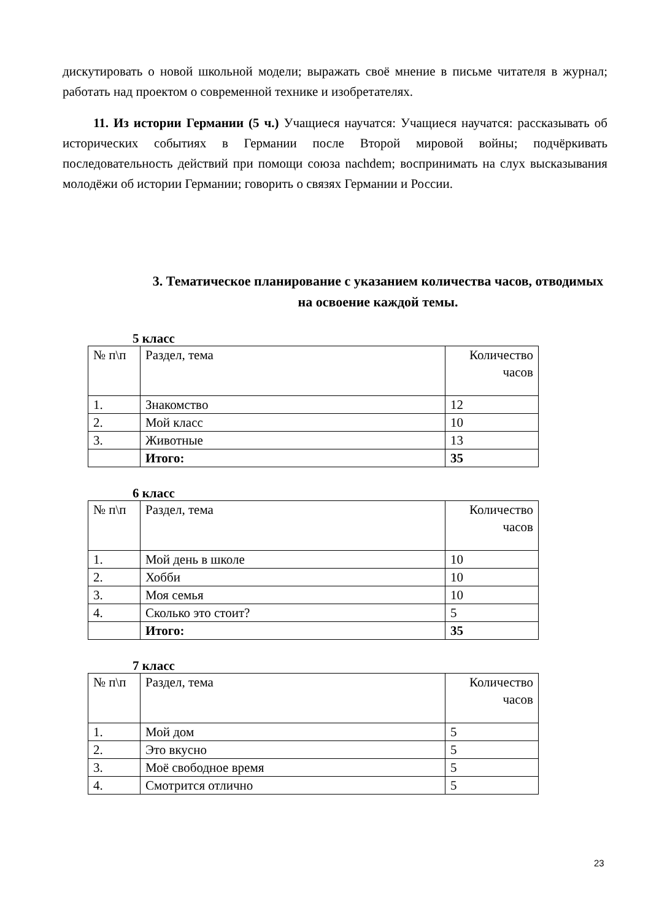дискутировать о новой школьной модели; выражать своё мнение в письме читателя в журнал; работать над проектом о современной технике и изобретателях.
11. Из истории Германии (5 ч.) Учащиеся научатся: Учащиеся научатся: рассказывать об исторических событиях в Германии после Второй мировой войны; подчёркивать последовательность действий при помощи союза nachdem; воспринимать на слух высказывания молодёжи об истории Германии; говорить о связях Германии и России.
3. Тематическое планирование с указанием количества часов, отводимых на освоение каждой темы.
5 класс
| № п\п | Раздел, тема | Количество часов |
| 1. | Знакомство | 12 |
| 2. | Мой класс | 10 |
| 3. | Животные | 13 |
| | Итого: | 35 |
6 класс
| № п\п | Раздел, тема | Количество часов |
| 1. | Мой день в школе | 10 |
| 2. | Хобби | 10 |
| 3. | Моя семья | 10 |
| 4. | Сколько это стоит? | 5 |
| | Итого: | 35 |
7 класс
| № п\п | Раздел, тема | Количество часов |
| 1. | Мой дом | 5 |
| 2. | Это вкусно | 5 |
| 3. | Моё свободное время | 5 |
| 4. | Смотрится отлично | 5 |
23